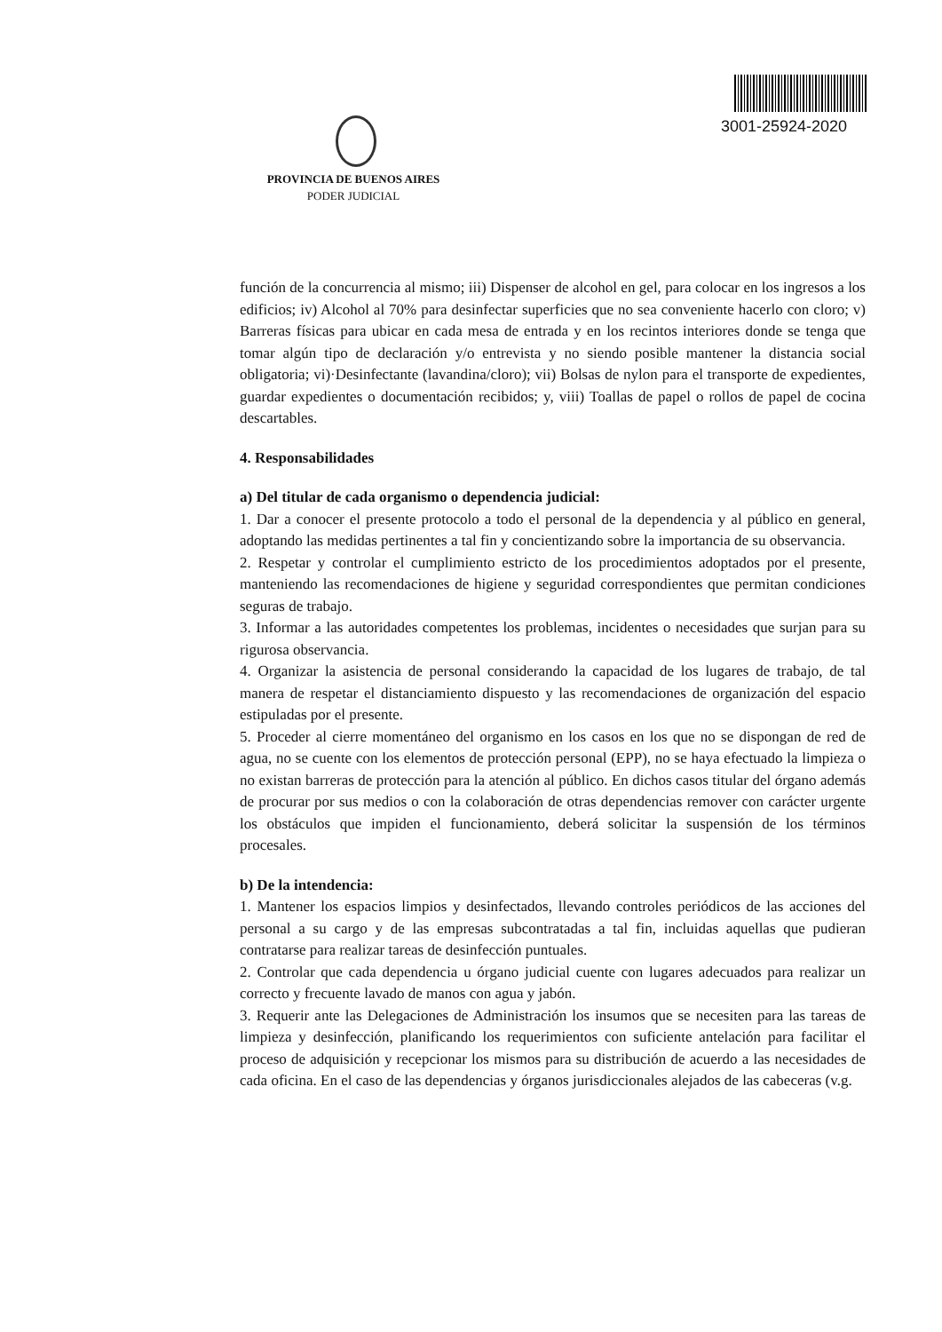PROVINCIA DE BUENOS AIRES
PODER JUDICIAL
3001-25924-2020
función de la concurrencia al mismo; iii) Dispenser de alcohol en gel, para colocar en los ingresos a los edificios; iv) Alcohol al 70% para desinfectar superficies que no sea conveniente hacerlo con cloro; v) Barreras físicas para ubicar en cada mesa de entrada y en los recintos interiores donde se tenga que tomar algún tipo de declaración y/o entrevista y no siendo posible mantener la distancia social obligatoria; vi)·Desinfectante (lavandina/cloro); vii) Bolsas de nylon para el transporte de expedientes, guardar expedientes o documentación recibidos; y, viii) Toallas de papel o rollos de papel de cocina descartables.
4. Responsabilidades
a) Del titular de cada organismo o dependencia judicial:
1. Dar a conocer el presente protocolo a todo el personal de la dependencia y al público en general, adoptando las medidas pertinentes a tal fin y concientizando sobre la importancia de su observancia.
2. Respetar y controlar el cumplimiento estricto de los procedimientos adoptados por el presente, manteniendo las recomendaciones de higiene y seguridad correspondientes que permitan condiciones seguras de trabajo.
3. Informar a las autoridades competentes los problemas, incidentes o necesidades que surjan para su rigurosa observancia.
4. Organizar la asistencia de personal considerando la capacidad de los lugares de trabajo, de tal manera de respetar el distanciamiento dispuesto y las recomendaciones de organización del espacio estipuladas por el presente.
5. Proceder al cierre momentáneo del organismo en los casos en los que no se dispongan de red de agua, no se cuente con los elementos de protección personal (EPP), no se haya efectuado la limpieza o no existan barreras de protección para la atención al público. En dichos casos titular del órgano además de procurar por sus medios o con la colaboración de otras dependencias remover con carácter urgente los obstáculos que impiden el funcionamiento, deberá solicitar la suspensión de los términos procesales.
b) De la intendencia:
1. Mantener los espacios limpios y desinfectados, llevando controles periódicos de las acciones del personal a su cargo y de las empresas subcontratadas a tal fin, incluidas aquellas que pudieran contratarse para realizar tareas de desinfección puntuales.
2. Controlar que cada dependencia u órgano judicial cuente con lugares adecuados para realizar un correcto y frecuente lavado de manos con agua y jabón.
3. Requerir ante las Delegaciones de Administración los insumos que se necesiten para las tareas de limpieza y desinfección, planificando los requerimientos con suficiente antelación para facilitar el proceso de adquisición y recepcionar los mismos para su distribución de acuerdo a las necesidades de cada oficina. En el caso de las dependencias y órganos jurisdiccionales alejados de las cabeceras (v.g.